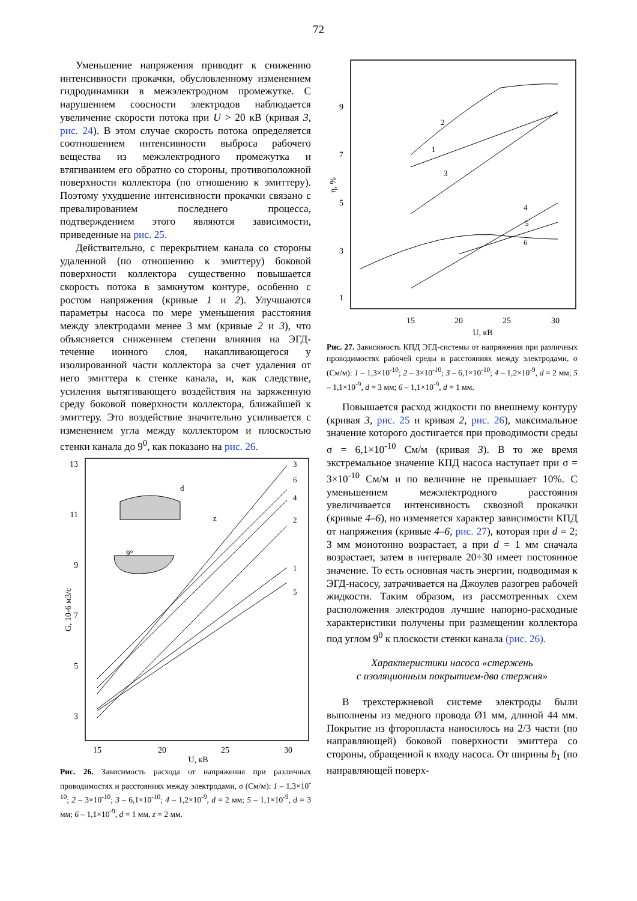72
Уменьшение напряжения приводит к снижению интенсивности прокачки, обусловленному изменением гидродинамики в межэлектродном промежутке. С нарушением соосности электродов наблюдается увеличение скорости потока при U > 20 кВ (кривая 3, рис. 24). В этом случае скорость потока определяется соотношением интенсивности выброса рабочего вещества из межэлектродного промежутка и втягиванием его обратно со стороны, противоположной поверхности коллектора (по отношению к эмиттеру). Поэтому ухудшение интенсивности прокачки связано с превалированием последнего процесса, подтверждением этого являются зависимости, приведенные на рис. 25.
Действительно, с перекрытием канала со стороны удаленной (по отношению к эмиттеру) боковой поверхности коллектора существенно повышается скорость потока в замкнутом контуре, особенно с ростом напряжения (кривые 1 и 2). Улучшаются параметры насоса по мере уменьшения расстояния между электродами менее 3 мм (кривые 2 и 3), что объясняется снижением степени влияния на ЭГД-течение ионного слоя, накапливающегося у изолированной части коллектора за счет удаления от него эмиттера к стенке канала, и, как следствие, усиления вытягивающего воздействия на заряженную среду боковой поверхности коллектора, ближайшей к эмиттеру. Это воздействие значительно усиливается с изменением угла между коллектором и плоскостью стенки канала до 9<sup>0</sup>, как показано на рис. 26.
13
11
9
7
5
3
15
20
25
30
U, кВ
G, 10-6 м3/с
3
6
4
2
1
5
d
z
9°
Рис. 26. Зависимость расхода от напряжения при различных проводимостях и расстояниях между электродами, σ (См/м): 1 – 1,3×10<sup>-10</sup>; 2 – 3×10<sup>-10</sup>; 3 – 6,1×10<sup>-10</sup>; 4 – 1,2×10<sup>-9</sup>, d = 2 мм; 5 – 1,1×10<sup>-9</sup>, d = 3 мм; 6 – 1,1×10<sup>-9</sup>, d = 1 мм, z = 2 мм.
9
7
5
3
1
15
20
25
30
U, кВ
η, %
2
1
3
4
5
6
Рис. 27. Зависимость КПД ЭГД-системы от напряжения при различных проводимостях рабочей среды и расстояниях между электродами, σ (См/м): 1 – 1,3×10<sup>-10</sup>; 2 – 3×10<sup>-10</sup>; 3 – 6,1×10<sup>-10</sup>; 4 – 1,2×10<sup>-9</sup>, d = 2 мм; 5 – 1,1×10<sup>-9</sup>, d = 3 мм; 6 – 1,1×10<sup>-9</sup>, d = 1 мм.
Повышается расход жидкости по внешнему контуру (кривая 3, рис. 25 и кривая 2, рис. 26), максимальное значение которого достигается при проводимости среды σ = 6,1×10<sup>-10</sup> См/м (кривая 3). В то же время экстремальное значение КПД насоса наступает при σ = 3×10<sup>-10</sup> См/м и по величине не превышает 10%. С уменьшением межэлектродного расстояния увеличивается интенсивность сквозной прокачки (кривые 4–6), но изменяется характер зависимости КПД от напряжения (кривые 4–6, рис. 27), которая при d = 2; 3 мм монотонно возрастает, а при d = 1 мм сначала возрастает, затем в интервале 20÷30 имеет постоянное значение. То есть основная часть энергии, подводимая к ЭГД-насосу, затрачивается на Джоулев разогрев рабочей жидкости. Таким образом, из рассмотренных схем расположения электродов лучшие напорно-расходные характеристики получены при размещении коллектора под углом 9<sup>0</sup> к плоскости стенки канала (рис. 26).
Характеристики насоса «стержень
с изоляционным покрытием-два стержня»
В трехстержневой системе электроды были выполнены из медного провода Ø1 мм, длиной 44 мм. Покрытие из фторопласта наносилось на 2/3 части (по направляющей) боковой поверхности эмиттера со стороны, обращенной к входу насоса. От ширины b<sub>1</sub> (по направляющей поверх-